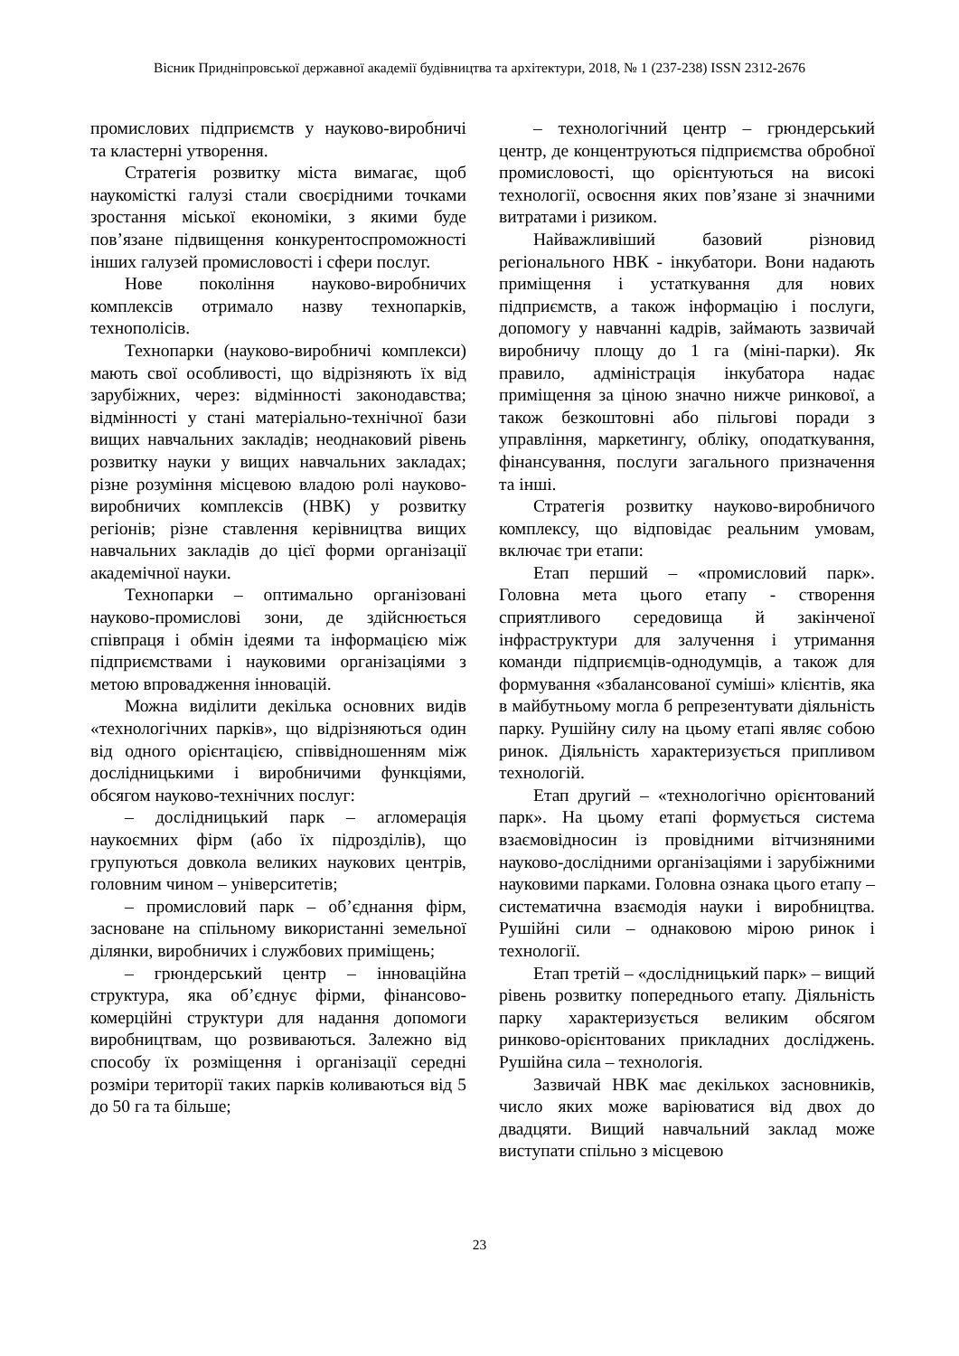Вісник Придніпровської державної академії будівництва та архітектури, 2018, № 1 (237-238) ISSN 2312-2676
промислових підприємств у науково-виробничі та кластерні утворення.
Стратегія розвитку міста вимагає, щоб наукомісткі галузі стали своєрідними точками зростання міської економіки, з якими буде пов’язане підвищення конкурентоспроможності інших галузей промисловості і сфери послуг.
Нове покоління науково-виробничих комплексів отримало назву технопарків, технополісів.
Технопарки (науково-виробничі комплекси) мають свої особливості, що відрізняють їх від зарубіжних, через: відмінності законодавства; відмінності у стані матеріально-технічної бази вищих навчальних закладів; неоднаковий рівень розвитку науки у вищих навчальних закладах; різне розуміння місцевою владою ролі науково-виробничих комплексів (НВК) у розвитку регіонів; різне ставлення керівництва вищих навчальних закладів до цієї форми організації академічної науки.
Технопарки – оптимально організовані науково-промислові зони, де здійснюється співпраця і обмін ідеями та інформацією між підприємствами і науковими організаціями з метою впровадження інновацій.
Можна виділити декілька основних видів «технологічних парків», що відрізняються один від одного орієнтацією, співвідношенням між дослідницькими і виробничими функціями, обсягом науково-технічних послуг:
– дослідницький парк – агломерація наукоємних фірм (або їх підрозділів), що групуються довкола великих наукових центрів, головним чином – університетів;
– промисловий парк – об’єднання фірм, засноване на спільному використанні земельної ділянки, виробничих і службових приміщень;
– грюндерський центр – інноваційна структура, яка об’єднує фірми, фінансово-комерційні структури для надання допомоги виробництвам, що розвиваються. Залежно від способу їх розміщення і організації середні розміри території таких парків коливаються від 5 до 50 га та більше;
– технологічний центр – грюндерський центр, де концентруються підприємства обробної промисловості, що орієнтуються на високі технології, освоєння яких пов’язане зі значними витратами і ризиком.
Найважливіший базовий різновид регіонального НВК - інкубатори. Вони надають приміщення і устаткування для нових підприємств, а також інформацію і послуги, допомогу у навчанні кадрів, займають зазвичай виробничу площу до 1 га (міні-парки). Як правило, адміністрація інкубатора надає приміщення за ціною значно нижче ринкової, а також безкоштовні або пільгові поради з управління, маркетингу, обліку, оподаткування, фінансування, послуги загального призначення та інші.
Стратегія розвитку науково-виробничого комплексу, що відповідає реальним умовам, включає три етапи:
Етап перший – «промисловий парк». Головна мета цього етапу - створення сприятливого середовища й закінченої інфраструктури для залучення і утримання команди підприємців-однодумців, а також для формування «збалансованої суміші» клієнтів, яка в майбутньому могла б репрезентувати діяльність парку. Рушійну силу на цьому етапі являє собою ринок. Діяльність характеризується припливом технологій.
Етап другий – «технологічно орієнтований парк». На цьому етапі формується система взаємовідносин із провідними вітчизняними науково-дослідними організаціями і зарубіжними науковими парками. Головна ознака цього етапу – систематична взаємодія науки і виробництва. Рушійні сили – однаковою мірою ринок і технології.
Етап третій – «дослідницький парк» – вищий рівень розвитку попереднього етапу. Діяльність парку характеризується великим обсягом ринково-орієнтованих прикладних досліджень. Рушійна сила – технологія.
Зазвичай НВК має декількох засновників, число яких може варіюватися від двох до двадцяти. Вищий навчальний заклад може виступати спільно з місцевою
23